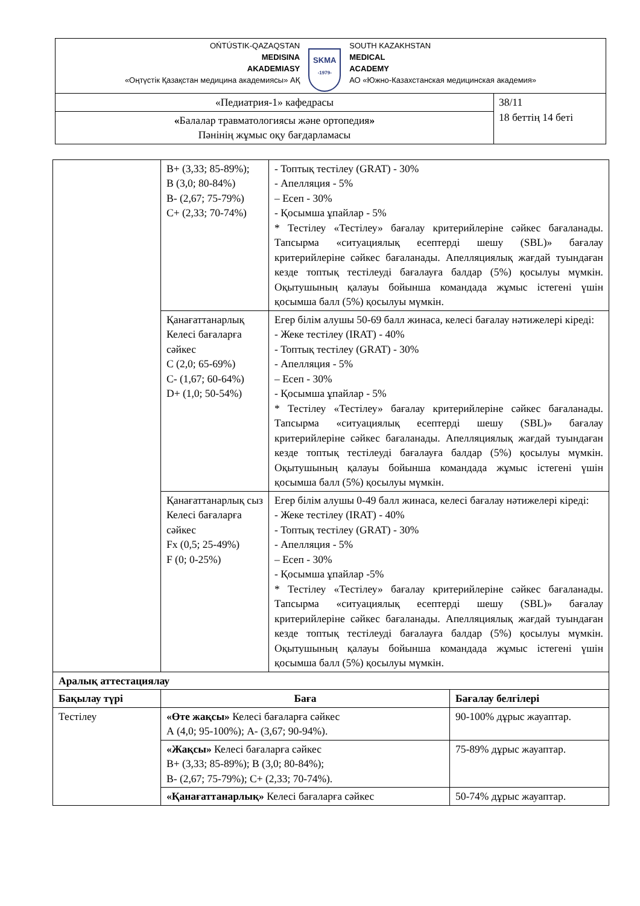| OŃTÚSTIK-QAZAQSTAN MEDISINA AKADEMIASY «Оңтүстік Қазақстан медицина академиясы» АҚ SKMA -1979- SOUTH KAZAKHSTAN MEDICAL ACADEMY АО «Южно-Казахстанская медицинская академия» | |
| «Педиатрия-1» кафедрасы | 38/11 18 беттің 14 беті |
| « Балалар травматологиясы және ортопедия » Пәнінің жұмыс оқу бағдарламасы | |
| | B+ (3,33; 85-89%); B (3,0; 80-84%) B- (2,67; 75-79%) C+ (2,33; 70-74%) | - Топтық тестілеу (GRAT) - 30% - Апелляция - 5% – Есеп - 30% - Қосымша ұпайлар - 5% * Тестілеу «Тестілеу» бағалау критерийлеріне сәйкес бағаланады. Тапсырма «ситуациялық есептерді шешу (SBL)» бағалау критерийлеріне сәйкес бағаланады. Апелляциялық жағдай туындаған кезде топтық тестілеуді бағалауға балдар (5%) қосылуы мүмкін. Оқытушының қалауы бойынша командада жұмыс істегені үшін қосымша балл (5%) қосылуы мүмкін. | |
| | Қанағаттанарлық Келесі бағаларға сәйкес C (2,0; 65-69%) C- (1,67; 60-64%) D+ (1,0; 50-54%) | Егер білім алушы 50-69 балл жинаса, келесі бағалау нәтижелері кіреді: - Жеке тестілеу (IRAT) - 40% - Топтық тестілеу (GRAT) - 30% - Апелляция - 5% – Есеп - 30% - Қосымша ұпайлар - 5% * Тестілеу «Тестілеу» бағалау критерийлеріне сәйкес бағаланады. Тапсырма «ситуациялық есептерді шешу (SBL)» бағалау критерийлеріне сәйкес бағаланады. Апелляциялық жағдай туындаған кезде топтық тестілеуді бағалауға балдар (5%) қосылуы мүмкін. Оқытушының қалауы бойынша командада жұмыс істегені үшін қосымша балл (5%) қосылуы мүмкін. | |
| | Қанағаттанарлық сыз Келесі бағаларға сәйкес Fx (0,5; 25-49%) F (0; 0-25%) | Егер білім алушы 0-49 балл жинаса, келесі бағалау нәтижелері кіреді: - Жеке тестілеу (IRAT) - 40% - Топтық тестілеу (GRAT) - 30% - Апелляция - 5% – Есеп - 30% - Қосымша ұпайлар -5% * Тестілеу «Тестілеу» бағалау критерийлеріне сәйкес бағаланады. Тапсырма «ситуациялық есептерді шешу (SBL)» бағалау критерийлеріне сәйкес бағаланады. Апелляциялық жағдай туындаған кезде топтық тестілеуді бағалауға балдар (5%) қосылуы мүмкін. Оқытушының қалауы бойынша командада жұмыс істегені үшін қосымша балл (5%) қосылуы мүмкін. | |
| Аралық аттестациялау | | | |
| Бақылау түрі | Баға | | Бағалау белгілері |
| Тестілеу | «Өте жақсы» Келесі бағаларға сәйкес А (4,0; 95-100%); А- (3,67; 90-94%). | | 90-100% дұрыс жауаптар. |
| | «Жақсы» Келесі бағаларға сәйкес B+ (3,33; 85-89%); B (3,0; 80-84%); B- (2,67; 75-79%); C+ (2,33; 70-74%). | | 75-89% дұрыс жауаптар. |
| | «Қанағаттанарлық» Келесі бағаларға сәйкес | | 50-74% дұрыс жауаптар. |